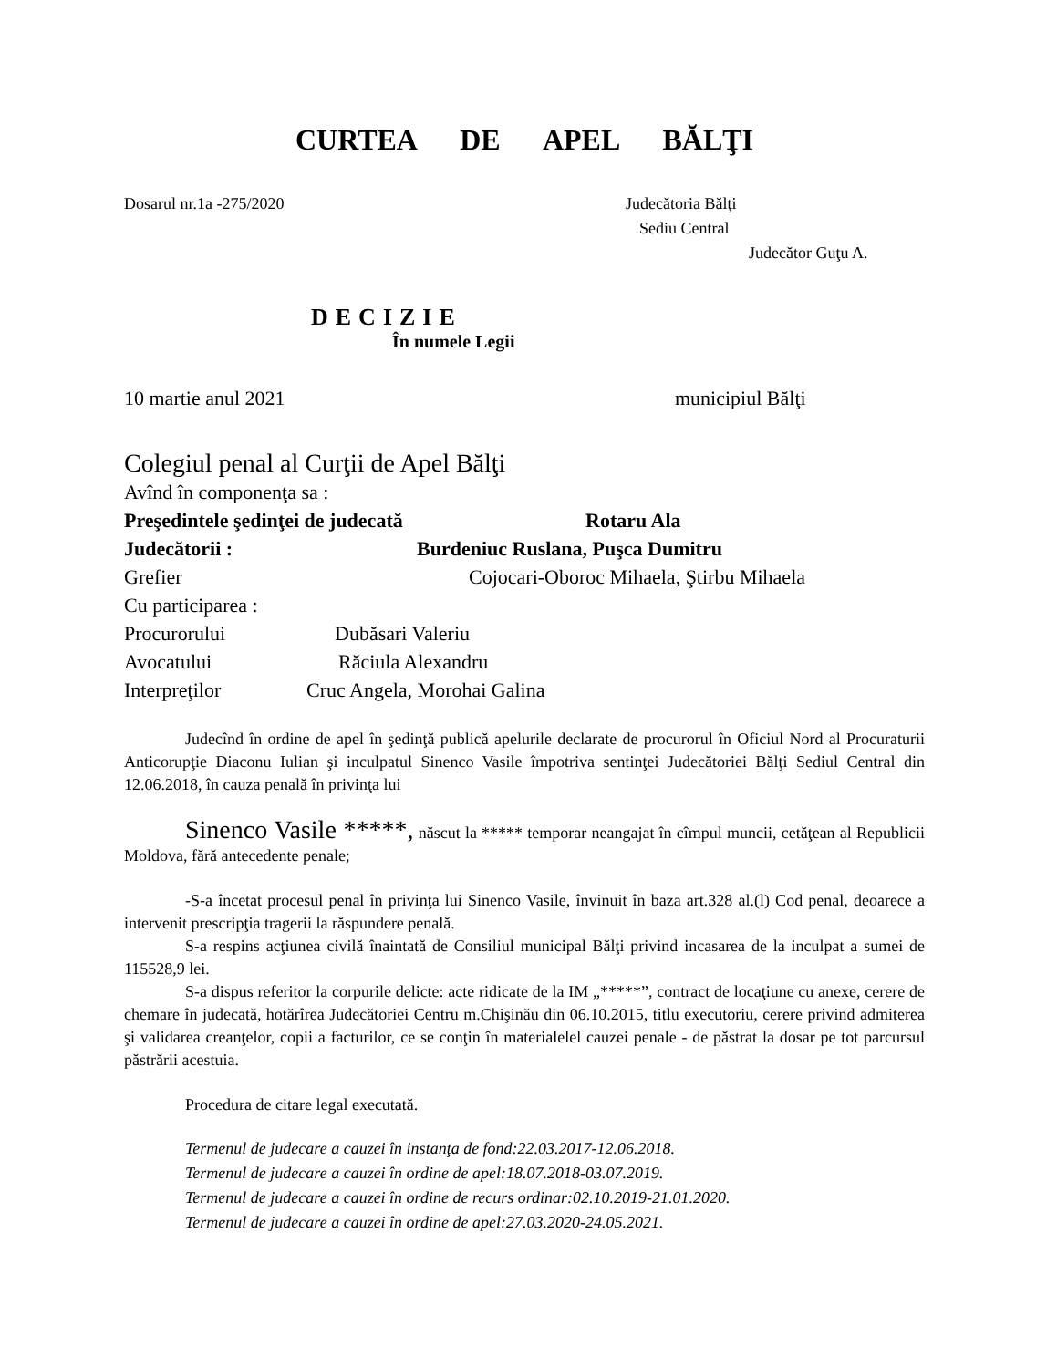CURTEA DE APEL BĂLŢI
Dosarul nr.1a -275/2020 Judecătoria Bălţi
Sediu Central
Judecător Guţu A.
DECIZIE
În numele Legii
10 martie anul 2021 municipiul Bălţi
Colegiul penal al Curţii de Apel Bălţi
Avînd în componenţa sa :
Preşedintele şedinţei de judecată Rotaru Ala
Judecătorii : Burdeniuc Ruslana, Puşca Dumitru
Grefier Cojocari-Oboroc Mihaela, Ştirbu Mihaela
Cu participarea :
Procurorului Dubăsari Valeriu
Avocatului Răciula Alexandru
Interpreţilor Cruc Angela, Morohai Galina
Judecînd în ordine de apel în şedinţă publică apelurile declarate de procurorul în Oficiul Nord al Procuraturii Anticorupţie Diaconu Iulian şi inculpatul Sinenco Vasile împotriva sentinţei Judecătoriei Bălţi Sediul Central din 12.06.2018, în cauza penală în privinţa lui
Sinenco Vasile *****, născut la ***** temporar neangajat în cîmpul muncii, cetăţean al Republicii Moldova, fără antecedente penale;
-S-a încetat procesul penal în privinţa lui Sinenco Vasile, învinuit în baza art.328 al.(l) Cod penal, deoarece a intervenit prescripţia tragerii la răspundere penală.
S-a respins acţiunea civilă înaintată de Consiliul municipal Bălţi privind incasarea de la inculpat a sumei de 115528,9 lei.
S-a dispus referitor la corpurile delicte: acte ridicate de la IM „*****”, contract de locaţiune cu anexe, cerere de chemare în judecată, hotărîrea Judecătoriei Centru m.Chişinău din 06.10.2015, titlu executoriu, cerere privind admiterea şi validarea creanţelor, copii a facturilor, ce se conţin în materialelel cauzei penale - de păstrat la dosar pe tot parcursul păstrării acestuia.
Procedura de citare legal executată.
Termenul de judecare a cauzei în instanţa de fond:22.03.2017-12.06.2018.
Termenul de judecare a cauzei în ordine de apel:18.07.2018-03.07.2019.
Termenul de judecare a cauzei în ordine de recurs ordinar:02.10.2019-21.01.2020.
Termenul de judecare a cauzei în ordine de apel:27.03.2020-24.05.2021.